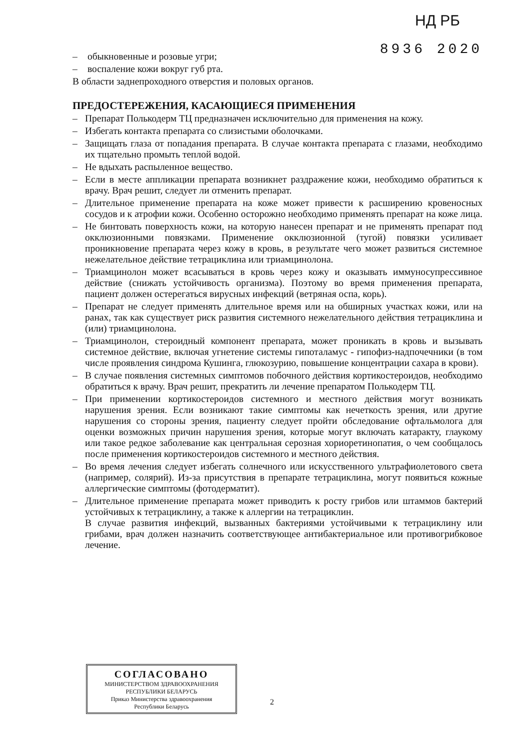НД РБ
8936 2020
– обыкновенные и розовые угри;
– воспаление кожи вокруг губ рта.
В области заднепроходного отверстия и половых органов.
ПРЕДОСТЕРЕЖЕНИЯ, КАСАЮЩИЕСЯ ПРИМЕНЕНИЯ
– Препарат Полькодерм ТЦ предназначен исключительно для применения на кожу.
– Избегать контакта препарата со слизистыми оболочками.
– Защищать глаза от попадания препарата. В случае контакта препарата с глазами, необходимо их тщательно промыть теплой водой.
– Не вдыхать распыленное вещество.
– Если в месте аппликации препарата возникнет раздражение кожи, необходимо обратиться к врачу. Врач решит, следует ли отменить препарат.
– Длительное применение препарата на коже может привести к расширению кровеносных сосудов и к атрофии кожи. Особенно осторожно необходимо применять препарат на коже лица.
– Не бинтовать поверхность кожи, на которую нанесен препарат и не применять препарат под окклюзионными повязками. Применение окклюзионной (тугой) повязки усиливает проникновение препарата через кожу в кровь, в результате чего может развиться системное нежелательное действие тетрациклина или триамцинолона.
– Триамцинолон может всасываться в кровь через кожу и оказывать иммуносупрессивное действие (снижать устойчивость организма). Поэтому во время применения препарата, пациент должен остерегаться вирусных инфекций (ветряная оспа, корь).
– Препарат не следует применять длительное время или на обширных участках кожи, или на ранах, так как существует риск развития системного нежелательного действия тетрациклина и (или) триамцинолона.
– Триамцинолон, стероидный компонент препарата, может проникать в кровь и вызывать системное действие, включая угнетение системы гипоталамус - гипофиз-надпочечники (в том числе проявления синдрома Кушинга, глюкозурию, повышение концентрации сахара в крови).
– В случае появления системных симптомов побочного действия кортикостероидов, необходимо обратиться к врачу. Врач решит, прекратить ли лечение препаратом Полькодерм ТЦ.
– При применении кортикостероидов системного и местного действия могут возникать нарушения зрения. Если возникают такие симптомы как нечеткость зрения, или другие нарушения со стороны зрения, пациенту следует пройти обследование офтальмолога для оценки возможных причин нарушения зрения, которые могут включать катаракту, глаукому или такое редкое заболевание как центральная серозная хориоретинопатия, о чем сообщалось после применения кортикостероидов системного и местного действия.
– Во время лечения следует избегать солнечного или искусственного ультрафиолетового света (например, солярий). Из-за присутствия в препарате тетрациклина, могут появиться кожные аллергические симптомы (фотодерматит).
– Длительное применение препарата может приводить к росту грибов или штаммов бактерий устойчивых к тетрациклину, а также к аллергии на тетрациклин.
В случае развития инфекций, вызванных бактериями устойчивыми к тетрациклину или грибами, врач должен назначить соответствующее антибактериальное или противогрибковое лечение.
СОГЛАСОВАНО
МИНИСТЕРСТВОМ ЗДРАВООХРАНЕНИЯ
РЕСПУБЛИКИ БЕЛАРУСЬ
Приказ Министерства здравоохранения
Республики Беларусь
2